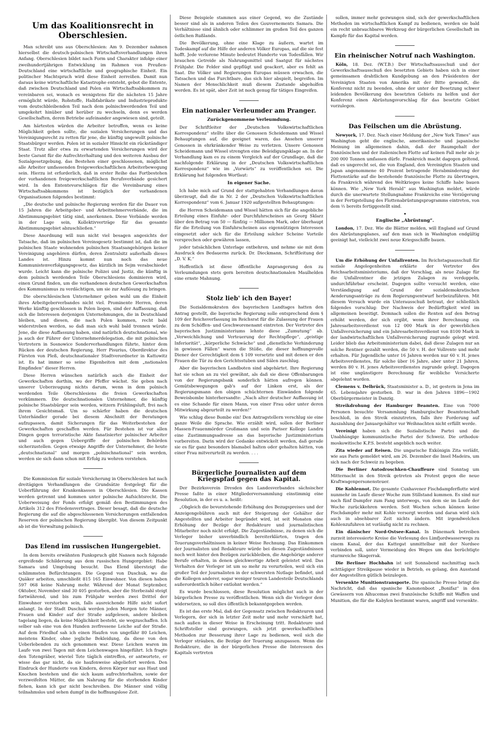Um das Koalitionsrecht in Oberschlesien.
Man schreibt uns aus Oberschlesien: Am 9. Dezember nahmen hierselbst die deutsch-polnischen Wirtschaftsverhandlungen ihren Anfang. Oberschlesien bildet nach Form und Charakter infolge einer zweihundertjährigen Entwicklung im Rahmen von Preußen-Deutschland eine wirtschaftliche und geographische Einheit. Ein politischer Machtspruch wird diese Einheit zerreißen. Damit nun daraus keine wirtschaftliche Katastrophe entsteht, gebot die Entente, daß zwischen Deutschland und Polen ein Wirtschaftsabkommen zu vereinbaren sei, wonach es wenigstens für die nächsten 15 Jahre ermöglicht würde, Rohstoffe, Halbfabrikate und Industrieprodukte vom deutschbleibenden Teil nach dem polnischwerdenden Teil und umgekehrt hinüber und herüber zu wechseln, denn es werden Gesellschaften, deren Betriebe aufeinander angewiesen sind, geteilt.
Am härtesten würden die Arbeiter betroffen, wenn es keine Möglichkeit geben sollte, die sozialen Versicherungen und das Vereinigungsrecht zu retten für jene, die künftig ungewollt polnische Staatsbürger werden. Polen ist in sozialer Hinsicht ein rückständiger Staat. Trotz aller etwa zu erwartenden Versicherungen wird der beste Garant für die Aufrechterhaltung und den weiteren Ausbau der Sozialgesetzgebung, das Bestehen einer geschlossenen, möglichst alle Arbeiter umfassenden freigewerkschaftlichen Arbeiterbewegung sein. Hierzu ist erforderlich, daß in erster Reihe das Fortbestehen der vorhandenen freigewerkschaftlichen Berufsverbände gesichert wird. In den Ententevorschlägen für die Vereinbarung eines Wirtschaftsabkommens ist bezüglich der vorhandenen Organisationen folgendes bestimmt:
„Die deutsche und polnische Regierung werden für die Dauer von 15 Jahren die Arbeitgeber- und Arbeitnehmerverbände, die im Abstimmungsgebiet tätig sind, anerkennen. Diese Verbände werden in der Lage sein, Kollektivverträge für das gesamte Abstimmungsgebiet abzuschließen.“
Diese Anordnung will nun nicht viel besagen angesichts der Tatsache, daß im polnischen Vereinsgesetz bestimmt ist, daß die im polnischen Staate wohnenden polnischen Staatsangehörigen keiner Vereinigung angehören dürfen, deren Zentralsitz außerhalb dieses Landes ist. Hinzu kommt nun noch das neue Kommunistenverfolgungsgesetz, das kürzlich im Sejm verabschiedet wurde. Leicht kann die polnische Polizei und Justiz, die künftig in dem polnisch werdenden Teile Oberschlesiens dominieren wird, einen Grund finden, um die vorhandenen deutschen Gewerkschaften des Kommunismus zu verdächtigen, um sie zur Auflösung zu bringen.
Die oberschlesischen Unternehmer geben wohl um die Einheit ihres Arbeitgeberverbandes nicht viel. Prominente Herren, deren Werke künftig geschlossen in Polen liegen, sind der Auffassung, daß sich die Interessen derjenigen Unternehmungen, die in Deutschland bleiben, und diesen, die nach Polen kommen, recht bald widerstreben werden, so daß man sich wohl bald trennen würde. Jene, die diese Auffassung haben, sind natürlich deutschnational, wie ja auch der Führer der Unternehmerdelegation, die mit polnischen Vertretern in Sosnowice Sonderverhandlungen führte, hinter dem Rücken der deutschen Regierung, Herr Pisurius, Oberdirektor des Fürsten von Pleß, deutschnationaler Stadtverordneter in Kattowitz ist. Es hat immer so seine Eigenheiten mit dem „nationalen Empfinden“ dieser Herren.
Diese Herren wünschen natürlich auch die Einheit der Gewerkschaften dorthin, wo der Pfeffer wächst. Sie geben nach unserer Ueberzeugung nichts darum, wenn in dem polnisch werdenden Teile Oberschlesiens die freien Gewerkschaften verkümmern. Die deutschnationalen Unternehmer, die künftig polnische Staatsbürger sein werden, witzern Frühlingsluft, frei nach ihrem Gesichtsmaß. Um so schärfer haben die deutschen Unterhändler gerade bei diesem Abschnitt der Beratungen aufzupassen, damit Sicherungen für das Weiterbestehen der Gewerkschaften geschaffen werden. Für Bestehen ist vor allen Dingen gegen terroristische Akte fanatisierter polnischer Arbeiter und auch gegen Uebergriffe der polnischen Behörden sicherzustellen. Gegen etwaige Angriffe der Unternehmer, die heute „deutschnational“ und morgen „polnischnational“ sein werden, werden sie sich dann schon mit Erfolg zu wehren verstehen.
Die Kommission für soziale Versicherung in Oberschlesien hat nach dreitägigen Verhandlungen die Grundsätze festgelegt für die Ueberführung der Krankenkassen in Oberschlesien. Die Kassen werden getrennt und kommen unter polnische Aufsichtsrecht. Die Ueberweisung der Fonds erfolgt gemäß den Bestimmungen des Artikels 312 des Friedensvertrages. Dieser besagt, daß die deutsche Regierung die auf die abgeschlossenen Versicherungen entfallenden Reserven der polnischen Regierung übergibt. Von diesem Zeitpunkt ab ist die Verwaltung polnisch.
Das Elend im russischen Hungergebiet.
In dem bereits erwähnten Funkspruch gibt Nansen noch folgende ergreifende Schilderung aus dem russischen Hungergebiet: Habe Samara und Umgebung besucht. Das Elend übersteigt die schlimmsten Befürchtungen. Die Gegend von Duschuk, wo die Quäker arbeiten, umschließt 815 165 Einwohner. Von diesen haben 597 068 keine Nahrung mehr. Während der Monat September, Oktober, November sind 30 405 gestorben, aber die Sterbezahl steigt fortwährend, und bis zum Frühjahr werden zwei Drittel der Einwohner verstorben sein, falls ausreichende Hilfe nicht sofort anlangt. In der Stadt Duschuk werden jeden Morgen tote Männer, Frauen und Kinder auf der Straße aufgelesen, andere bleiben tagelang liegen, da keine Möglichkeit besteht, sie wegzuschaffen. Ich selber sah eine von den Hunden zerfressene Leiche auf der Straße. Auf dem Friedhof sah ich einen Haufen von ungefähr 80 Leichen, meistens Kinder, ohne jegliche Bekleidung, da diese von den Ueberlebenden zu sich genommen war. Diese Leichen waren im Laufe von zwei Tagen mit dem Leichenwagen hingeführt. Ich fragte den Totengräber, wieviel Tote täglich eintreffen, er antwortete, er wisse das gar nicht, da sie haufenweise abgeliefert werden. Den Eindruck der Hunderte von Kindern, deren Körper nur aus Haut und Knochen bestehen und die sich kaum aufrechterhalten, sowie der verzweifelten Mütter, die um Nahrung für die sterbenden Kinder flehen, kann ich gar nicht beschreiben. Die Männer sind völlig teilnahmslos und sehen dumpf in die hoffnungslose Zeit.
Diese Beispiele stammen aus einer Gegend, wo die Zustände besser sind als in anderen Teilen des Gouvernements Samara. Die Verhältnisse sind ähnlich oder schlimmer im großen Teil des ganzen östlichen Rußlands.
Die Bevölkerung, ohne eine Klage zu äußern, wartet im Todeskampf auf die Hilfe der anderen Völker Europas, auf die sie fest hofft. Jede verlorene Minute bedeutet Hunderte von Todesfällen. Wir brauchen Getreide als Nahrungsmittel und Saatgut für nächstes Frühjahr. Die Felder sind gepflügt und geackert, aber es fehlt an Saat. Die Völker und Regierungen Europas müssen erwachen, die Tatsachen und das Furchtbare, das sich hier abspielt, begreifen. Im Namen der Menschlichkeit muß diesem Zustande abgeholfen werden. Es ist spät, aber Zeit ist noch genug für tätiges Eingreifen.
Ein nationaler Verleumder am Pranger.
Zurückgenommene Verleumdung.
Der Schriftleiter der „Deutschen Volkswirtschaftlichen Korrespondenz“ stellte über die Genossen Scheidemann und Wissel Behauptungen auf, die geeignet waren, das Ansehen unserer Genossen in ehrkränkender Weise zu verletzen. Unsere Genossen Scheidemann und Wissel strengten eine Beleidigungsklage an. In der Verhandlung kam es zu einem Vergleich auf der Grundlage, daß die nachfolgende Erklärung in der „Deutschen Volkswirtschaftlichen Korrespondenz“ wie im „Vorwärts“ zu veröffentlichen sei. Die Erklärung hat folgenden Wortlaut:
In eigener Sache.
Ich habe mich auf Grund der stattgehabten Verhandlungen davon überzeugt, daß die in Nr. 2 der „Deutschen Volkswirtschaftlichen Korrespondenz“ vom 6. Januar 1920 aufgestellten Behauptungen:
die Herren Scheidemann und Wissel hätten sich für die angebliche Erteilung eines Einfuhr- oder Durchfuhrscheines an Georg Sklarz über den Betrag von 50 — fünfzig — Millionen Mark, oder überhaupt für die Erteilung von Einfuhrscheinen aus eigennützigen Interessen eingesetzt oder sich für die Erteilung solcher Scheine Vorteile versprechen oder gewähren lassen,
jeder tatsächlichen Unterlage entbehren, und nehme sie mit dem Ausdruck des Bedauerns zurück. Dr. Dieckmann, Schriftleitung der „D. V. K.“
Hoffentlich ist diese öffentliche Anprangerung den zu Verleumdungen stets gern bereiten deutschnationalen Maulhelden eine ernste Mahnung.
Stolz lieb' ich den Bayer!
Die Sozialdemokraten des bayerischen Landtages hatten den Antrag gestellt, die bayerische Regierung solle entsprechend dem § 109 der Reichsverfassung im Reichsrat für die Zulassung der Frauen zu dem Schöffen- und Geschworenenamt eintreten. Der Vertreter des bayerischen Justizministeriums lehnte diese „Zumutung“ ab. „Verweichlichung und Verteuerung der Rechtspflege“, „geistige Inferiorität“, „körperliche Schwäche“ und „dienstliche Verhinderung in gewissen Fällen“ waren die Stöße, die dieser hoffnungsvolle Diener der Gerechtigkeit dem § 109 versetzte und mit denen er den Frauen die Tür zu den Gerichtsstuben und Sälen zuschlug.
Aber die bayerischen Landboten sind abgehärtet. Ihre Regierung hat sie schon an zu viel gewöhnt, als daß sie diese Offenbarungen von der Regierungsbank sonderlich hätten aufregen können. Gemütsbewegungen gab's auf der Linken erst, als der Regierungsmann den obigen schüchternen Einwänden folgende Beweisbombe hinterhersandte: „Nach alter deutscher Auffassung ist es eine Schande für einen Mann, von einer Frau oder unter deren Mitwirkung abgeurteilt zu werden!“
Wie schlug diese Bombe ein! Den Antragstellern verschlug sie eine ganze Weile die Sprache. Wie erzählt wird, sollen der Berliner Massen-Frauenmörder Großmann und sein Pariser Kollege Landru eine Zustimmungsadresse an das bayerische Justizministerium vorbereiten. Darin wird der Gedanke entwickelt werden, daß gerade sie es für ganz besonders blamabel halten oder gehalten hätten, von einer Frau mitverurteilt zu werden. . . .
Bürgerliche Journalisten auf dem Kriegspfad gegen das Kapital.
Der Bezirksverein Dresden des Landesverbandes sächsischer Presse faßte in einer Mitgliederversammlung einstimmig eine Resolution, in der es u. a. heißt:
„Obgleich die bevorstehende Erhöhung des Bezugspreises und der Anzeigengebühren auch mit der Steigerung der Gehälter der Angestellten und Arbeiter begründet wird, ist seit Monaten eine Erhöhung der Bezüge der Redakteure und journalistischen Mitarbeiter noch nicht erfolgt. Die Zugeständnisse, zu denen sich die Verleger bisher unverbindlich bereiterklärten, tragen den Teuerungsverhältnissen in keiner Weise Rechnung. Das Einkommen der Journalisten und Redakteure würde bei diesen Zugeständnissen noch weit hinter den Bezügen zurückbleiben, die Angehörige anderer Berufe erhalten, in denen gleichwertige Arbeit geleistet wird. Das Verhalten der Verleger ist um so mehr zu verurteilen, weil sich ein großer Teil der Journalisten in der schwersten Notlage befindet, und die Kollegen anderer, sogar weniger teuren Landesteile Deutschlands außerordentlich höher entlohnt werden.“
Es wurde beschlossen, diese Resolution möglichst auch in der bürgerlichen Presse zu veröffentlichen. Wenn sich die Verleger dem widersetzen, so soll dies öffentlich bekanntgegeben werden.
Es ist das erste Mal, daß der Gegensatz zwischen Redakteuren und Verlegern, der sich in letzter Zeit mehr und mehr verschärft hat, nach außen in dieser Weise in Erscheinung tritt. Redakteure und Schriftsteller sind gezwungen, sich jetzt gewerkschaftlichen Methoden zur Besserung ihrer Lage zu bedienen, weil sich die Verleger sträuben, die Bezüge der Teuerung anzupassen. Wenn die Redakteure, die in der bürgerlichen Presse die Interessen des Kapitals vertreten
sollen, immer mehr gezwungen sind, sich der gewerkschaftlichen Methoden im wirtschaftlichen Kampf zu bedienen, werden sie bald ein recht unbrauchbares Werkzeug der bürgerlichen Gesellschaft im Kampfe für das Kapital werden.
Ein rheinischer Notruf nach Washington.
Köln, 18. Dez. (W.T.B.) Der Wirtschaftsausschuß und der Gewerkschaftsausschuß des besetzten Gebiets haben sich in einer gemeinsamen drahtlichen Kundgebung an den Präsidenten der Vereinigten Staaten von Amerika mit der Bitte gewandt, die Konferenz nicht zu beenden, ohne der unter der Besetzung schwer leidenden Bevölkerung des besetzten Gebiets zu helfen und der Konferenz einen Abrüstungsvorschlag für das besetzte Gebiet vorzulegen.
Das Feilschen um die Abrüstung.
Newyork, 17. Dez. Nach einer Meldung der „New York Times“ aus Washington geht die englische, amerikanische und japanische Meinung im allgemeinen dahin, daß der Raumgehalt der französischen und der italienischen Flotte auf keinen Fall mehr als je 200 000 Tonnen umfassen dürfe. Frankreich macht dagegen geltend, daß es ungerecht sei, die von England, den Vereinigten Staaten und Japan angenommene 40 Prozent betragende Herabminderung der Flottenstärke auf die bestehende französische Flotte zu übertragen, da Frankreich während des Weltkrieges keine Schiffe habe bauen können. Wie „New York Herald“ aus Washington meldet, würde durch die unerwartete Stellungnahme Frankreichs eine Verzögerung in der Fertigstellung des Flottenabrüstungsprogramms eintreten, von dem ⅔ bereits fertiggestellt sind.
•
Englische „Abrüstung“.
London, 17. Dez. Wie die Blätter melden, will England auf Grund des Abrüstungsplanes, auf den man sich in Washington endgültig geeinigt hat, vielleicht zwei neue Kriegsschiffe bauen.
Um die Erhöhung der Unfallrenten. Im Reichstagsausschuß für soziale Angelegenheiten erklärte der Vertreter des Reichsarbeitsministeriums, daß der Vorschlag, als neue Zulage für die Unfallrentner die jetzigen Zulagen zu verdoppeln, undurchführbar erscheint. Dagegen sollte versucht werden, eine Verständigung auf Grund der sozialdemokratischen Aenderungsanträge zu dem Regierungsentwurf herbeizuführen. Mit diesem Versuch wurde ein Unterausschuß betraut, der schließlich folgendes vorschlug: Der Nachweis der Bedürftigkeit wird im allgemeinen beseitigt. Demnach sollen die Renten auf den Betrag erhöht werden, der sich ergibt, wenn ihrer Berechnung ein Jahresarbeitsverdienst von 12 000 Mark in der gewerblichen Unfallversicherung und ein Jahresarbeitsverdienst von 8100 Mark in der landwirtschaftlichen Unfallversicherung zugrunde gelegt wird. Leider blieb das Arbeitsministerium dabei, daß diese Zulagen nur an solche Rentner gezahlt werden, die 50 v. H. der Vollrente und mehr erhalten. Für Jugendliche unter 16 Jahren werden nur 60 v. H. jenes Arbeitsverdienstes, für solche über 16 Jahre, aber unter 21 Jahren, werden 80 v. H. jenes Arbeitsverdienstes zugrunde gelegt. Dagegen ist eine ungünstigere Berechnung für weibliche Versicherte abgelehnt worden.
Clemens v. Delbrück, Staatsminister a. D., ist gestern in Jena im 65. Lebensjahre gestorben. D. war in den Jahren 1896—1902 Oberbürgermeister in Danzig.
Streikdrohung der Hamburger Beamten. Eine von 7000 Personen besuchte Versammlung Hamburgischer Beamtenschaft beschloß, in den Streik einzutreten, falls ihre Forderung auf Auszahlung der Januargehälter vor Weihnachten nicht erfüllt werde.
Vereinigt haben sich die Sozialistische Partei und die Unabhängige kommunistische Partei der Schweiz. Die orthodox-moskowitische K.P.S. besteht angeblich noch weiter.
Zita wieder auf Reisen. Die ungarische Exkönigin Zita verläßt, wie aus Paris gemeldet wird, am 26. Dezember die Insel Madeira, um sich nach der Schweiz zu begeben.
Die Berliner Autodroschken-Chauffeure sind Sonntag um Mitternacht in den Streik getreten als Protest gegen die neue Kraftwagenpersonensteuer.
Die Kohlennot. Die gesamte Cuxhavener Fischdampferflotte wird nunmehr im Laufe dieser Woche zum Stillstand kommen. Es sind nur noch fünf Dampfer zum Fang unterwegs, von dem sie im Laufe der Woche zurückkehren werden. Seit Wochen schon können keine Fischdampfer mehr mit Kohle versorgt werden und daran wird sich auch in absehbarer Zeit nichts ändern. Mit irgendwelchen Kohlenzufuhren ist vorläufig nicht zu rechnen.
Ein dänischer Nord-Ostsee-Kanal. In Dänemark betreiben zurzeit interessierte Kreise die Verlesung des Limfjordwasserwegs zu einem Kanal, der das Kattegat unmittelbar mit der Nordsee verbinden soll, unter Vermeidung des Weges um das berüchtigte sturmreiche Skagerrak.
Die Berliner Hochbahn ist seit Sonnabend nachmittag nach achttägiger Streikpause wieder in Betrieb, es gelang, den Ausstand der Angestellten gütlich beizulegen.
Versenkte Munitionstransporte. Die spanische Presse bringt die Nachricht, daß das spanische Kanonenboot „Bonifaz“ in den Gewässern von Alhucemas zwei französische Schiffe mit Waffen und Munition, die für die Kabylen bestimmt waren, angriff und versenkte.